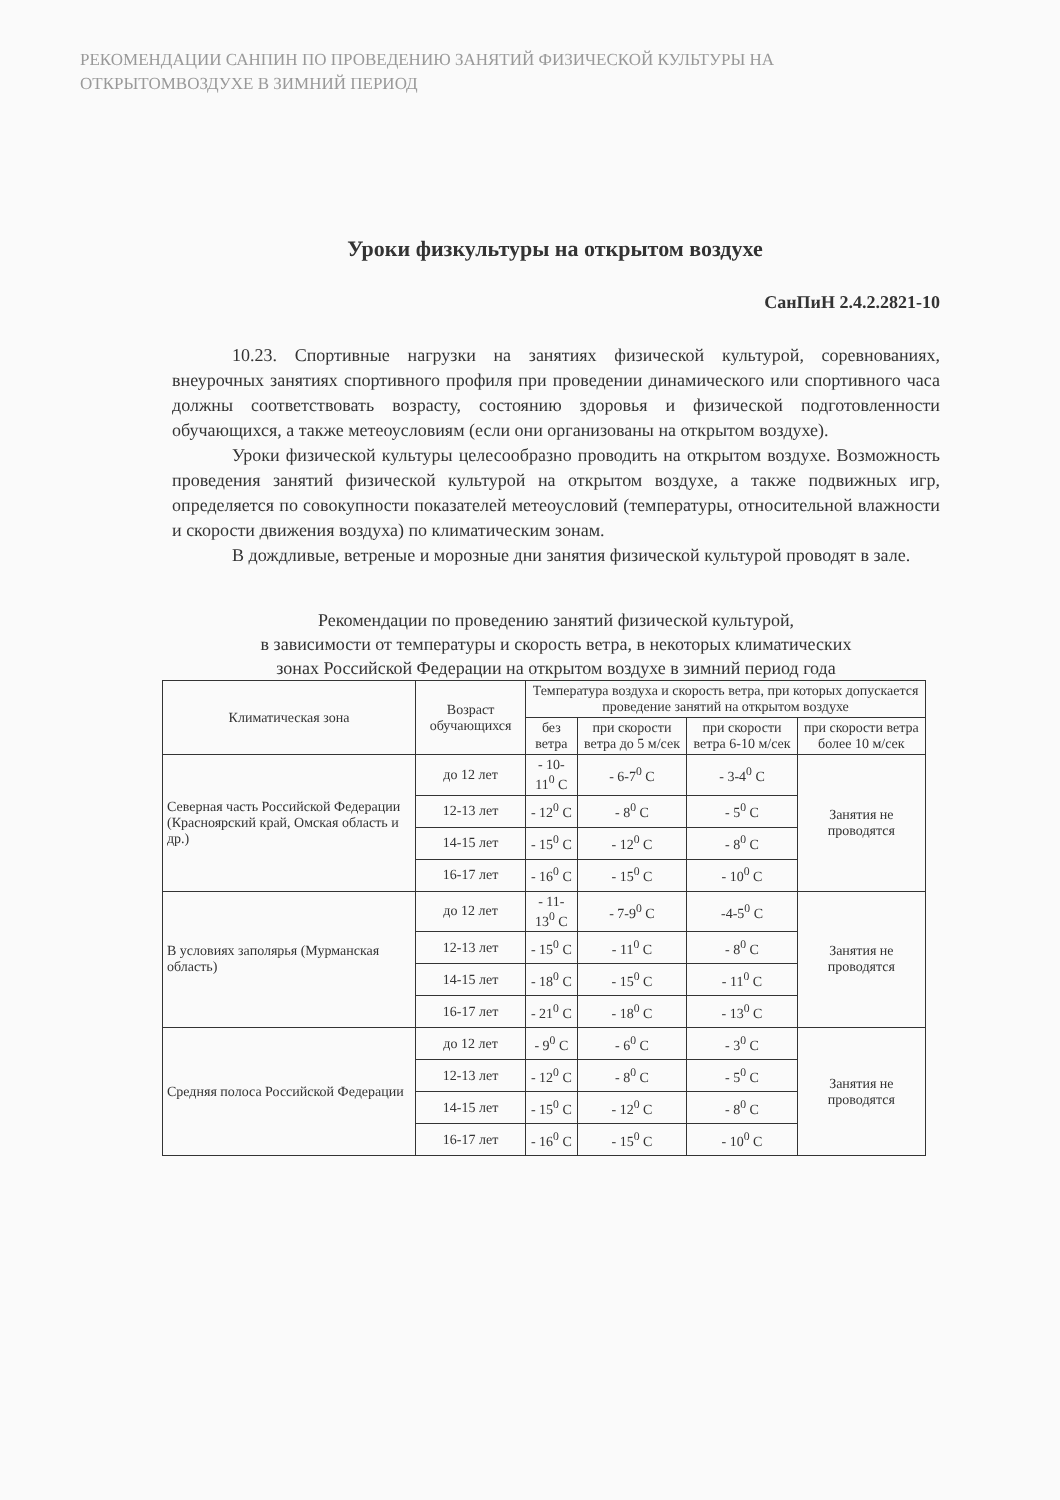РЕКОМЕНДАЦИИ САНПИН ПО ПРОВЕДЕНИЮ ЗАНЯТИЙ ФИЗИЧЕСКОЙ КУЛЬТУРЫ НА ОТКРЫТОМВОЗДУХЕ В ЗИМНИЙ ПЕРИОД
Уроки физкультуры на открытом воздухе
СанПиН 2.4.2.2821-10
10.23. Спортивные нагрузки на занятиях физической культурой, соревнованиях, внеурочных занятиях спортивного профиля при проведении динамического или спортивного часа должны соответствовать возрасту, состоянию здоровья и физической подготовленности обучающихся, а также метеоусловиям (если они организованы на открытом воздухе).
Уроки физической культуры целесообразно проводить на открытом воздухе. Возможность проведения занятий физической культурой на открытом воздухе, а также подвижных игр, определяется по совокупности показателей метеоусловий (температуры, относительной влажности и скорости движения воздуха) по климатическим зонам.
В дождливые, ветреные и морозные дни занятия физической культурой проводят в зале.
Рекомендации по проведению занятий физической культурой,
в зависимости от температуры и скорость ветра, в некоторых климатических
зонах Российской Федерации на открытом воздухе в зимний период года
| Климатическая зона | Возраст обучающихся | Температура воздуха и скорость ветра, при которых допускается проведение занятий на открытом воздухе | | | |
| --- | --- | --- | --- | --- | --- |
| | | без ветра | при скорости ветра до 5 м/сек | при скорости ветра 6-10 м/сек | при скорости ветра более 10 м/сек |
| Северная часть Российской Федерации (Красноярский край, Омская область и др.) | до 12 лет | - 10-11<sup>0</sup> С | - 6-7<sup>0</sup> С | - 3-4<sup>0</sup> С | Занятия не проводятся |
| | 12-13 лет | - 12<sup>0</sup> С | - 8<sup>0</sup> С | - 5<sup>0</sup> С | |
| | 14-15 лет | - 15<sup>0</sup> С | - 12<sup>0</sup> С | - 8<sup>0</sup> С | |
| | 16-17 лет | - 16<sup>0</sup> С | - 15<sup>0</sup> С | - 10<sup>0</sup> С | |
| В условиях заполярья (Мурманская область) | до 12 лет | - 11-13<sup>0</sup> С | - 7-9<sup>0</sup> С | -4-5<sup>0</sup> С | Занятия не проводятся |
| | 12-13 лет | - 15<sup>0</sup> С | - 11<sup>0</sup> С | - 8<sup>0</sup> С | |
| | 14-15 лет | - 18<sup>0</sup> С | - 15<sup>0</sup> С | - 11<sup>0</sup> С | |
| | 16-17 лет | - 21<sup>0</sup> С | - 18<sup>0</sup> С | - 13<sup>0</sup> С | |
| Средняя полоса Российской Федерации | до 12 лет | - 9<sup>0</sup> С | - 6<sup>0</sup> С | - 3<sup>0</sup> С | Занятия не проводятся |
| | 12-13 лет | - 12<sup>0</sup> С | - 8<sup>0</sup> С | - 5<sup>0</sup> С | |
| | 14-15 лет | - 15<sup>0</sup> С | - 12<sup>0</sup> С | - 8<sup>0</sup> С | |
| | 16-17 лет | - 16<sup>0</sup> С | - 15<sup>0</sup> С | - 10<sup>0</sup> С | |